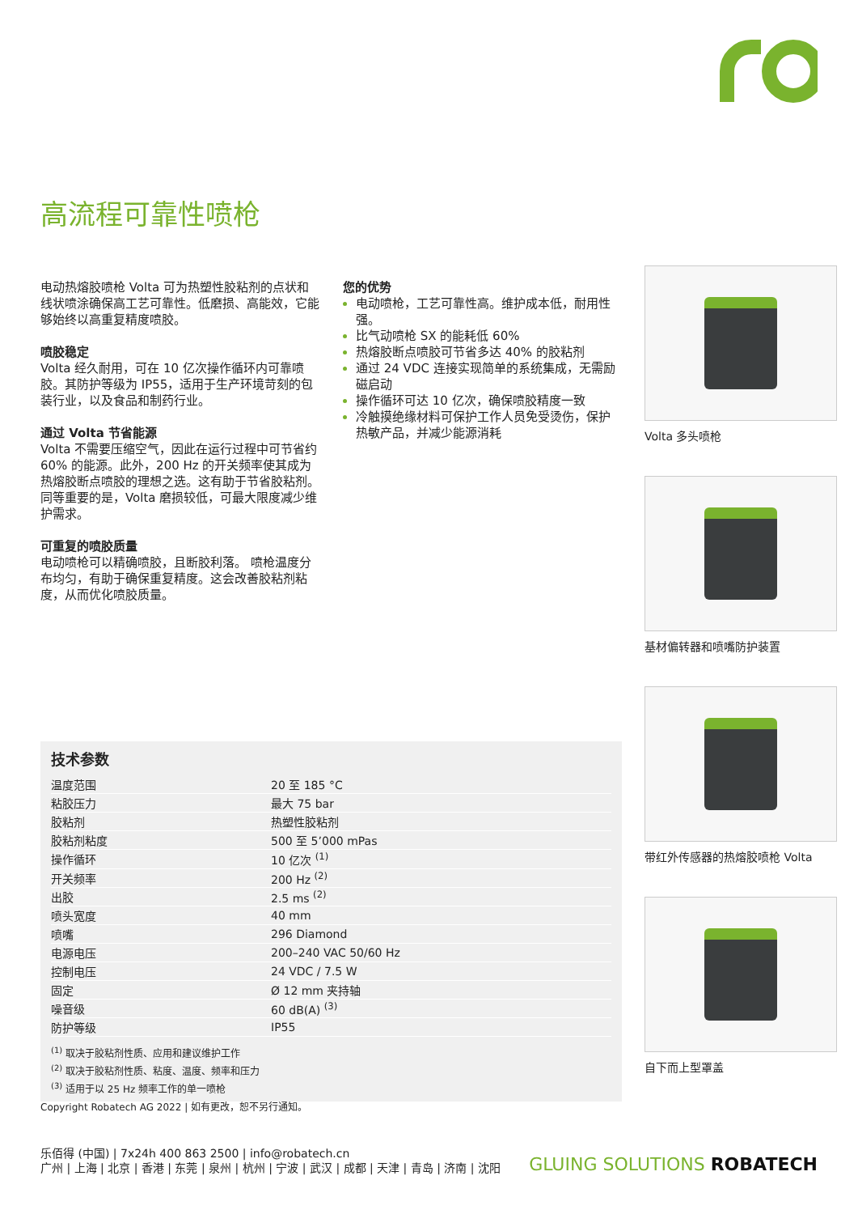高流程可靠性喷枪
电动热熔胶喷枪 Volta 可为热塑性胶粘剂的点状和线状喷涂确保高工艺可靠性。低磨损、高能效，它能够始终以高重复精度喷胶。
喷胶稳定
Volta 经久耐用，可在 10 亿次操作循环内可靠喷胶。其防护等级为 IP55，适用于生产环境苛刻的包装行业，以及食品和制药行业。
通过 Volta 节省能源
Volta 不需要压缩空气，因此在运行过程中可节省约 60% 的能源。此外，200 Hz 的开关频率使其成为热熔胶断点喷胶的理想之选。这有助于节省胶粘剂。同等重要的是，Volta 磨损较低，可最大限度减少维护需求。
可重复的喷胶质量
电动喷枪可以精确喷胶，且断胶利落。 喷枪温度分布均匀，有助于确保重复精度。这会改善胶粘剂粘度，从而优化喷胶质量。
您的优势
电动喷枪，工艺可靠性高。维护成本低，耐用性强。
比气动喷枪 SX 的能耗低 60%
热熔胶断点喷胶可节省多达 40% 的胶粘剂
通过 24 VDC 连接实现简单的系统集成，无需励磁启动
操作循环可达 10 亿次，确保喷胶精度一致
冷触摸绝缘材料可保护工作人员免受烫伤，保护热敏产品，并减少能源消耗
Volta 多头喷枪
基材偏转器和喷嘴防护装置
带红外传感器的热熔胶喷枪 Volta
自下而上型罩盖
技术参数
| 温度范围 | 20 至 185 °C |
| 粘胶压力 | 最大 75 bar |
| 胶粘剂 | 热塑性胶粘剂 |
| 胶粘剂粘度 | 500 至 5’000 mPas |
| 操作循环 | 10 亿次 <sup>(1)</sup> |
| 开关频率 | 200 Hz <sup>(2)</sup> |
| 出胶 | 2.5 ms <sup>(2)</sup> |
| 喷头宽度 | 40 mm |
| 喷嘴 | 296 Diamond |
| 电源电压 | 200–240 VAC 50/60 Hz |
| 控制电压 | 24 VDC / 7.5 W |
| 固定 | Ø 12 mm 夹持轴 |
| 噪音级 | 60 dB(A) <sup>(3)</sup> |
| 防护等级 | IP55 |
<sup>(1)</sup> 取决于胶粘剂性质、应用和建议维护工作
<sup>(2)</sup> 取决于胶粘剂性质、粘度、温度、频率和压力
<sup>(3)</sup> 适用于以 25 Hz 频率工作的单一喷枪
Copyright Robatech AG 2022 | 如有更改，恕不另行通知。
乐佰得 (中国) | 7x24h 400 863 2500 | info@robatech.cn
广州 | 上海 | 北京 | 香港 | 东莞 | 泉州 | 杭州 | 宁波 | 武汉 | 成都 | 天津 | 青岛 | 济南 | 沈阳
GLUING SOLUTIONS ROBATECH